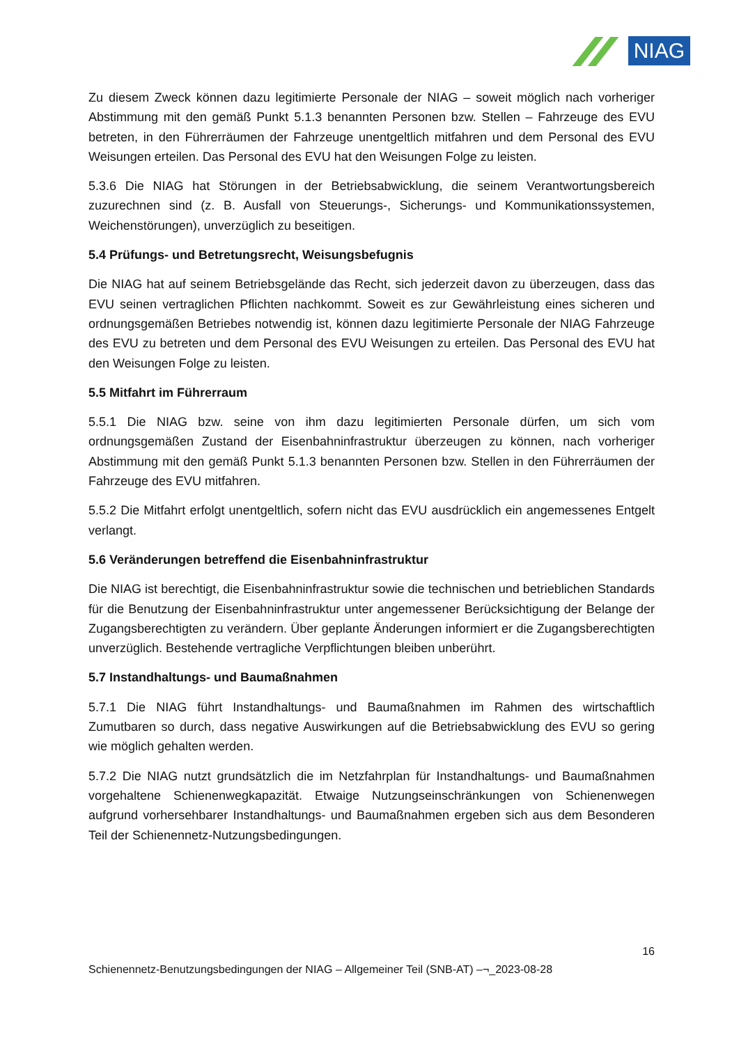NIAG
Zu diesem Zweck können dazu legitimierte Personale der NIAG – soweit möglich nach vorheriger Abstimmung mit den gemäß Punkt 5.1.3 benannten Personen bzw. Stellen – Fahrzeuge des EVU betreten, in den Führerräumen der Fahrzeuge unentgeltlich mitfahren und dem Personal des EVU Weisungen erteilen. Das Personal des EVU hat den Weisungen Folge zu leisten.
5.3.6 Die NIAG hat Störungen in der Betriebsabwicklung, die seinem Verantwortungsbereich zuzurechnen sind (z. B. Ausfall von Steuerungs-, Sicherungs- und Kommunikationssystemen, Weichenstörungen), unverzüglich zu beseitigen.
5.4 Prüfungs- und Betretungsrecht, Weisungsbefugnis
Die NIAG hat auf seinem Betriebsgelände das Recht, sich jederzeit davon zu überzeugen, dass das EVU seinen vertraglichen Pflichten nachkommt. Soweit es zur Gewährleistung eines sicheren und ordnungsgemäßen Betriebes notwendig ist, können dazu legitimierte Personale der NIAG Fahrzeuge des EVU zu betreten und dem Personal des EVU Weisungen zu erteilen. Das Personal des EVU hat den Weisungen Folge zu leisten.
5.5 Mitfahrt im Führerraum
5.5.1 Die NIAG bzw. seine von ihm dazu legitimierten Personale dürfen, um sich vom ordnungsgemäßen Zustand der Eisenbahninfrastruktur überzeugen zu können, nach vorheriger Abstimmung mit den gemäß Punkt 5.1.3 benannten Personen bzw. Stellen in den Führerräumen der Fahrzeuge des EVU mitfahren.
5.5.2 Die Mitfahrt erfolgt unentgeltlich, sofern nicht das EVU ausdrücklich ein angemessenes Entgelt verlangt.
5.6 Veränderungen betreffend die Eisenbahninfrastruktur
Die NIAG ist berechtigt, die Eisenbahninfrastruktur sowie die technischen und betrieblichen Standards für die Benutzung der Eisenbahninfrastruktur unter angemessener Berücksichtigung der Belange der Zugangsberechtigten zu verändern. Über geplante Änderungen informiert er die Zugangsberechtigten unverzüglich. Bestehende vertragliche Verpflichtungen bleiben unberührt.
5.7 Instandhaltungs- und Baumaßnahmen
5.7.1 Die NIAG führt Instandhaltungs- und Baumaßnahmen im Rahmen des wirtschaftlich Zumutbaren so durch, dass negative Auswirkungen auf die Betriebsabwicklung des EVU so gering wie möglich gehalten werden.
5.7.2 Die NIAG nutzt grundsätzlich die im Netzfahrplan für Instandhaltungs- und Baumaßnahmen vorgehaltene Schienenwegkapazität. Etwaige Nutzungseinschränkungen von Schienenwegen aufgrund vorhersehbarer Instandhaltungs- und Baumaßnahmen ergeben sich aus dem Besonderen Teil der Schienennetz-Nutzungsbedingungen.
16
Schienennetz-Benutzungsbedingungen der NIAG – Allgemeiner Teil (SNB-AT) –¬_2023-08-28